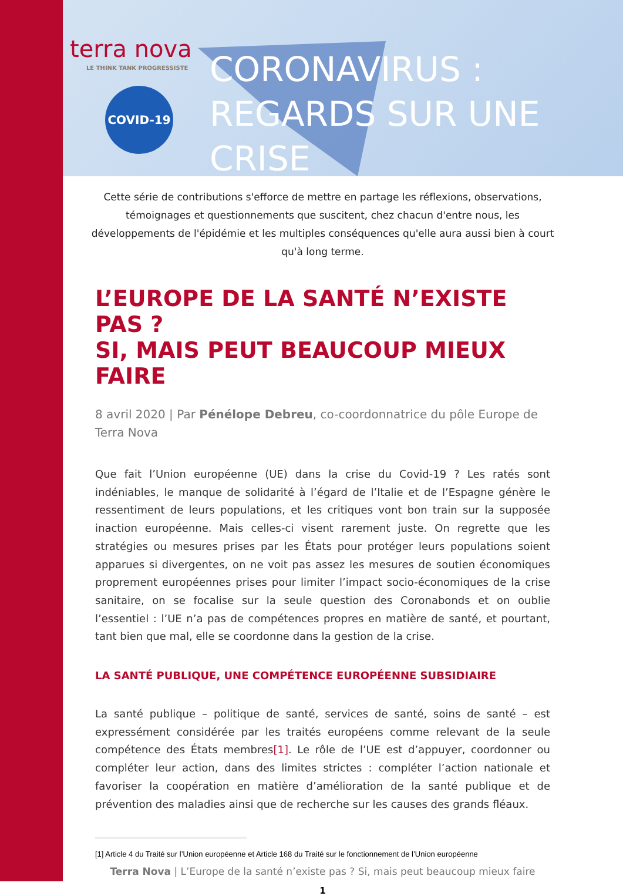terra nova
LE THINK TANK PROGRESSISTE
COVID-19
CORONAVIRUS :
REGARDS SUR UNE CRISE
Cette série de contributions s'efforce de mettre en partage les réflexions, observations, témoignages et questionnements que suscitent, chez chacun d'entre nous, les développements de l'épidémie et les multiples conséquences qu'elle aura aussi bien à court qu'à long terme.
L’EUROPE DE LA SANTÉ N’EXISTE PAS ?
SI, MAIS PEUT BEAUCOUP MIEUX FAIRE
8 avril 2020 | Par Pénélope Debreu, co-coordonnatrice du pôle Europe de Terra Nova
Que fait l’Union européenne (UE) dans la crise du Covid-19 ? Les ratés sont indéniables, le manque de solidarité à l’égard de l’Italie et de l’Espagne génère le ressentiment de leurs populations, et les critiques vont bon train sur la supposée inaction européenne. Mais celles-ci visent rarement juste. On regrette que les stratégies ou mesures prises par les États pour protéger leurs populations soient apparues si divergentes, on ne voit pas assez les mesures de soutien économiques proprement européennes prises pour limiter l’impact socio-économiques de la crise sanitaire, on se focalise sur la seule question des Coronabonds et on oublie l’essentiel : l’UE n’a pas de compétences propres en matière de santé, et pourtant, tant bien que mal, elle se coordonne dans la gestion de la crise.
LA SANTÉ PUBLIQUE, UNE COMPÉTENCE EUROPÉENNE SUBSIDIAIRE
La santé publique – politique de santé, services de santé, soins de santé – est expressément considérée par les traités européens comme relevant de la seule compétence des États membres[1]. Le rôle de l’UE est d’appuyer, coordonner ou compléter leur action, dans des limites strictes : compléter l’action nationale et favoriser la coopération en matière d’amélioration de la santé publique et de prévention des maladies ainsi que de recherche sur les causes des grands fléaux.
[1] Article 4 du Traité sur l’Union européenne et Article 168 du Traité sur le fonctionnement de l’Union européenne
Terra Nova | L’Europe de la santé n’existe pas ? Si, mais peut beaucoup mieux faire
1